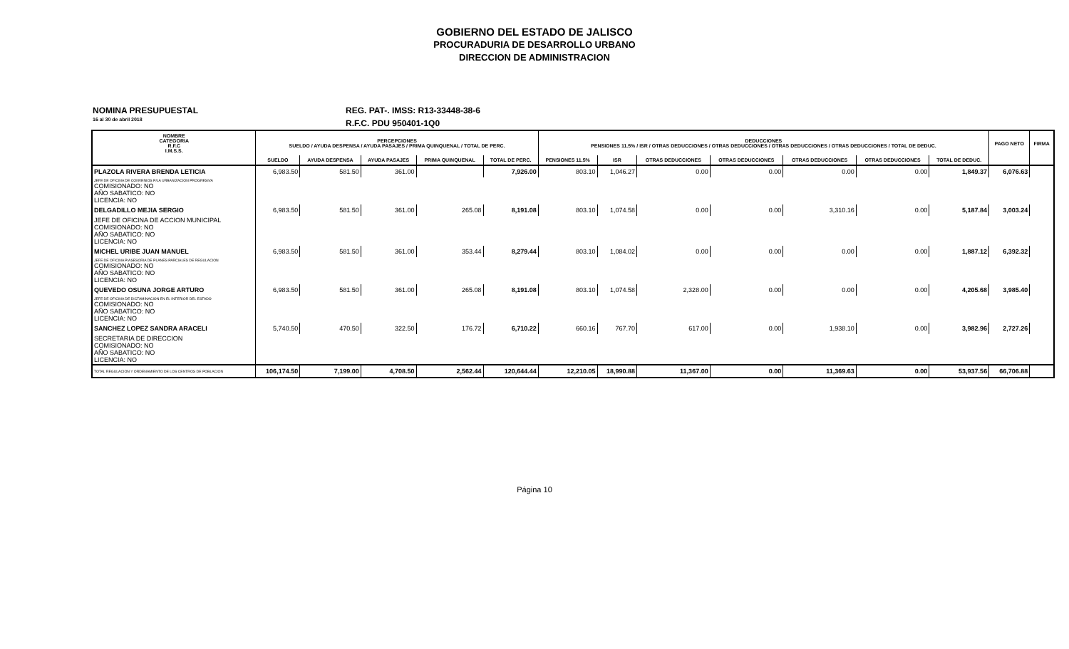GOBIERNO DEL ESTADO DE JALISCO
PROCURADURIA DE DESARROLLO URBANO
DIRECCION DE ADMINISTRACION
NOMINA PRESUPUESTAL
16 al 30 de abril 2018
REG. PAT-. IMSS: R13-33448-38-6
R.F.C. PDU 950401-1Q0
| NOMBRE CATEGORIA R.F.C I.M.S.S. | PERCEPCIONES SUELDO / AYUDA DESPENSA / AYUDA PASAJES / PRIMA QUINQUENAL / TOTAL DE PERC. | | | | | DEDUCCIONES PENSIONES 11.5% / ISR / OTRAS DEDUCCIONES / OTRAS DEDUCCIONES / OTRAS DEDUCCIONES / OTRAS DEDUCCIONES / TOTAL DE DEDUC. | | | | | | | PAGO NETO | FIRMA |
| --- | --- | --- | --- | --- | --- | --- | --- | --- | --- | --- | --- | --- | --- | --- |
| | SUELDO | AYUDA DESPENSA | AYUDA PASAJES | PRIMA QUINQUENAL | TOTAL DE PERC. | PENSIONES 11.5% | ISR | OTRAS DEDUCCIONES | OTRAS DEDUCCIONES | OTRAS DEDUCCIONES | OTRAS DEDUCCIONES | TOTAL DE DEDUC. | | |
| PLAZOLA RIVERA BRENDA LETICIA | 6,983.50 | 581.50 | 361.00 | | 7,926.00 | 803.10 | 1,046.27 | 0.00 | 0.00 | 0.00 | 0.00 | 1,849.37 | 6,076.63 | |
| JEFE DE OFICINA DE CONVENIOS P/LA URBANIZACION PROGRESIVA COMISIONADO: NO AÑO SABATICO: NO LICENCIA: NO | | | | | | | | | | | | | | |
| DELGADILLO MEJIA SERGIO | 6,983.50 | 581.50 | 361.00 | 265.08 | 8,191.08 | 803.10 | 1,074.58 | 0.00 | 0.00 | 3,310.16 | 0.00 | 5,187.84 | 3,003.24 | |
| JEFE DE OFICINA DE ACCION MUNICIPAL COMISIONADO: NO AÑO SABATICO: NO LICENCIA: NO | | | | | | | | | | | | | | |
| MICHEL URIBE JUAN MANUEL | 6,983.50 | 581.50 | 361.00 | 353.44 | 8,279.44 | 803.10 | 1,084.02 | 0.00 | 0.00 | 0.00 | 0.00 | 1,887.12 | 6,392.32 | |
| JEFE DE OFICINA P/ASESORIA DE PLANES PARCIALES DE REGULACION COMISIONADO: NO AÑO SABATICO: NO LICENCIA: NO | | | | | | | | | | | | | | |
| QUEVEDO OSUNA JORGE ARTURO | 6,983.50 | 581.50 | 361.00 | 265.08 | 8,191.08 | 803.10 | 1,074.58 | 2,328.00 | 0.00 | 0.00 | 0.00 | 4,205.68 | 3,985.40 | |
| JEFE DE OFICINA DE DICTAMINACION EN EL INTERIOR DEL ESTADO COMISIONADO: NO AÑO SABATICO: NO LICENCIA: NO | | | | | | | | | | | | | | |
| SANCHEZ LOPEZ SANDRA ARACELI | 5,740.50 | 470.50 | 322.50 | 176.72 | 6,710.22 | 660.16 | 767.70 | 617.00 | 0.00 | 1,938.10 | 0.00 | 3,982.96 | 2,727.26 | |
| SECRETARIA DE DIRECCION COMISIONADO: NO AÑO SABATICO: NO LICENCIA: NO | | | | | | | | | | | | | | |
| TOTAL REGULACION Y ORDENAMIENTO DE LOS CENTROS DE POBLACION | 106,174.50 | 7,199.00 | 4,708.50 | 2,562.44 | 120,644.44 | 12,210.05 | 18,990.88 | 11,367.00 | 0.00 | 11,369.63 | 0.00 | 53,937.56 | 66,706.88 | |
Página 10